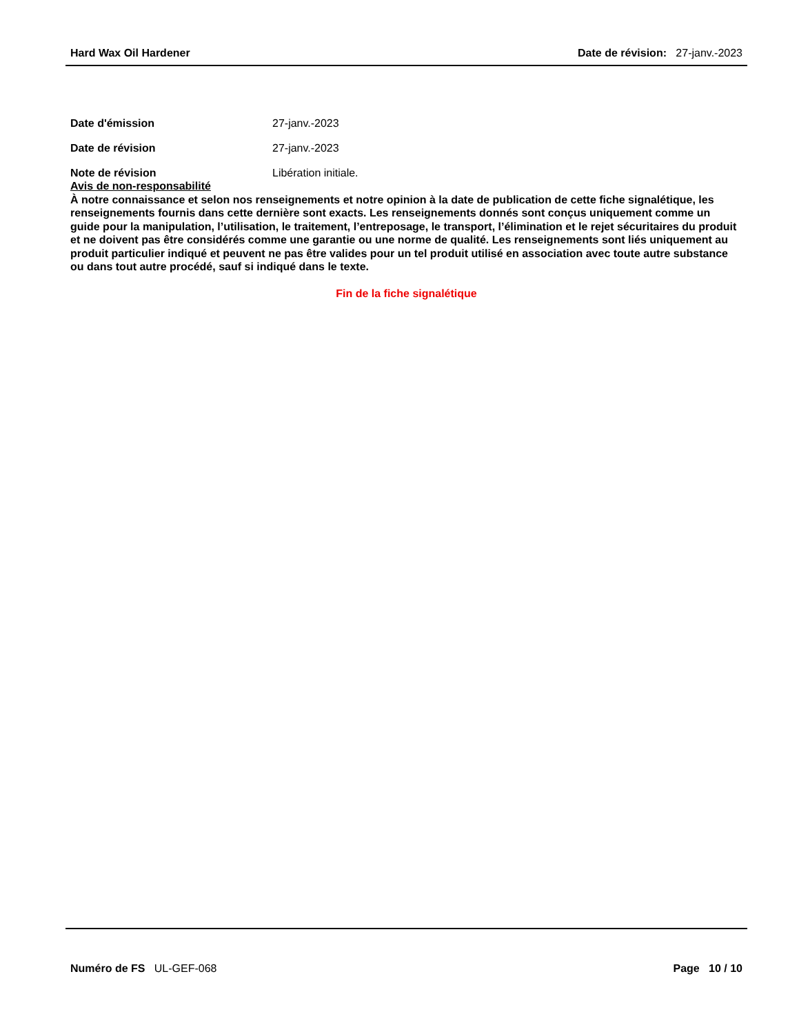Hard Wax Oil Hardener Date de révision: 27-janv.-2023
Date d'émission 27-janv.-2023
Date de révision 27-janv.-2023
Note de révision Libération initiale.
Avis de non-responsabilité
À notre connaissance et selon nos renseignements et notre opinion à la date de publication de cette fiche signalétique, les renseignements fournis dans cette dernière sont exacts. Les renseignements donnés sont conçus uniquement comme un guide pour la manipulation, l’utilisation, le traitement, l’entreposage, le transport, l’élimination et le rejet sécuritaires du produit et ne doivent pas être considérés comme une garantie ou une norme de qualité. Les renseignements sont liés uniquement au produit particulier indiqué et peuvent ne pas être valides pour un tel produit utilisé en association avec toute autre substance ou dans tout autre procédé, sauf si indiqué dans le texte.
Fin de la fiche signalétique
Numéro de FS UL-GEF-068 Page 10 / 10